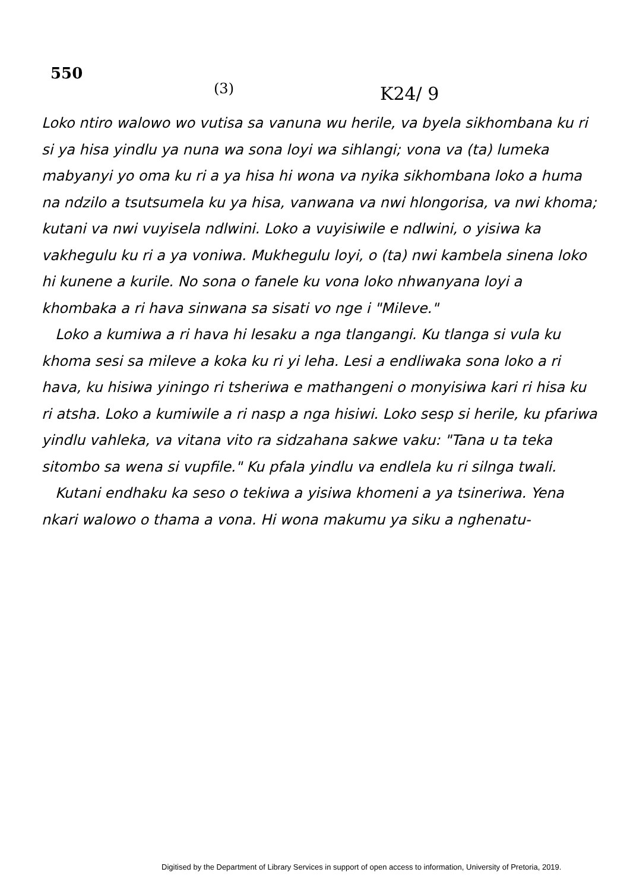550
(3) K24/ 9
Loko ntiro walowo wo vutisa sa vanuna wu herile, va byela sikhombana ku ri si ya hisa yindlu ya nuna wa sona loyi wa sihlangi; vona va (ta) lumeka mabyanyi yo oma ku ri a ya hisa hi wona va nyika sikhombana loko a huma na ndzilo a tsutsumela ku ya hisa, vanwana va nwi hlongorisa, va nwi khoma; kutani va nwi vuyisela ndlwini. Loko a vuyisiwile e ndlwini, o yisiwa ka vakhegulu ku ri a ya voniwa. Mukhegulu loyi, o (ta) nwi kambela sinena loko hi kunene a kurile. No sona o fanele ku vona loko nhwanyana loyi a khombaka a ri hava sinwana sa sisati vo nge i "Mileve."
Loko a kumiwa a ri hava hi lesaku a nga tlangangi. Ku tlanga si vula ku khoma sesi sa mileve a koka ku ri yi leha. Lesi a endliwaka sona loko a ri hava, ku hisiwa yiningo ri tsheriwa e mathangeni o monyisiwa kari ri hisa ku ri atsha. Loko a kumiwile a ri nasp a nga hisiwi. Loko sesp si herile, ku pfariwa yindlu vahleka, va vitana vito ra sidzahana sakwe vaku: "Tana u ta teka sitombo sa wena si vupfile." Ku pfala yindlu va endlela ku ri silnga twali.
Kutani endhaku ka seso o tekiwa a yisiwa khomeni a ya tsineriwa. Yena nkari walowo o thama a vona. Hi wona makumu ya siku a nghenatu-
Digitised by the Department of Library Services in support of open access to information, University of Pretoria, 2019.